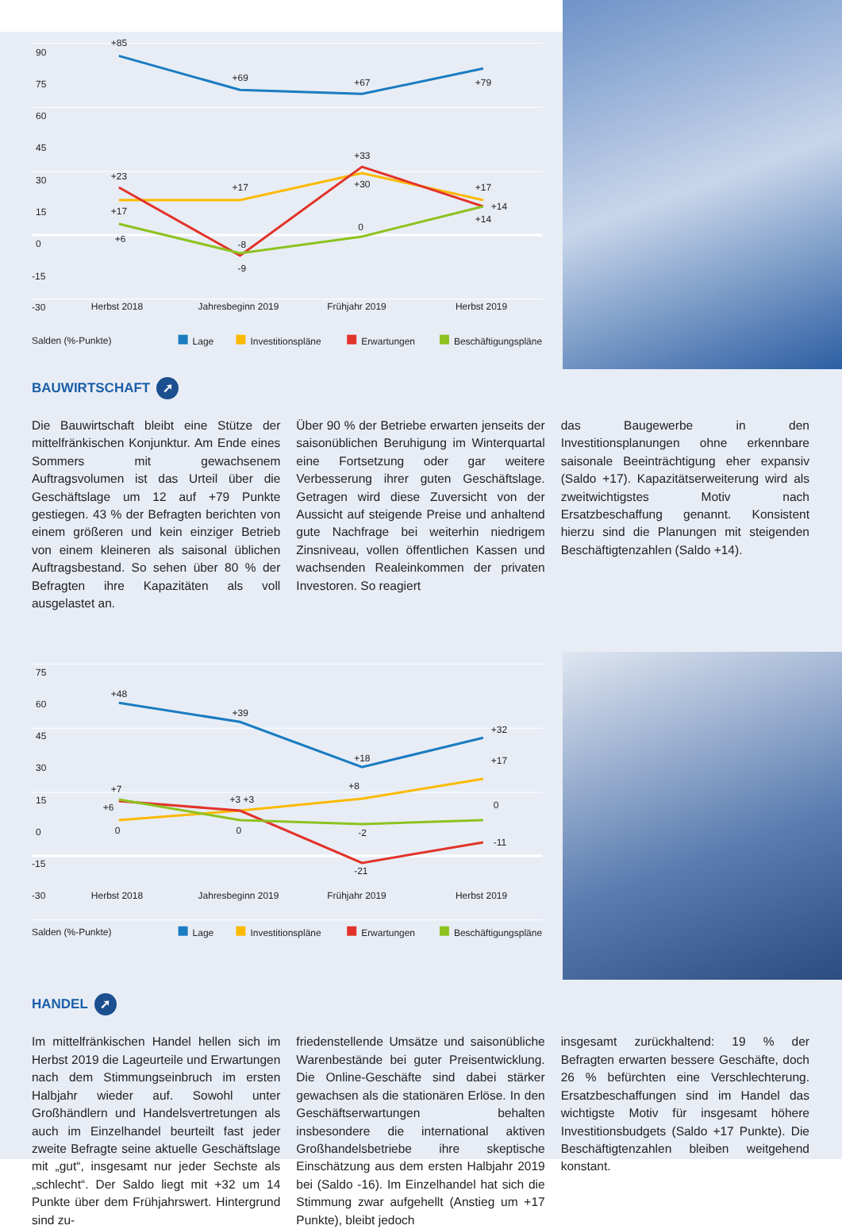90
75
60
45
30
15
0
-15
-30
+85
+69
+67
+79
+23
+17
+33
+30
+17
+14
+14
+17
+6
-8
-9
0
Herbst 2018
Jahresbeginn 2019
Frühjahr 2019
Herbst 2019
Salden (%-Punkte)
Lage
Investitionspläne
Erwartungen
Beschäftigungspläne
BAUWIRTSCHAFT ➚
Die Bauwirtschaft bleibt eine Stütze der mittelfränkischen Konjunktur. Am Ende eines Sommers mit gewachsenem Auftragsvolumen ist das Urteil über die Geschäftslage um 12 auf +79 Punkte gestiegen. 43 % der Befragten berichten von einem größeren und kein einziger Betrieb von einem kleineren als saisonal üblichen Auftragsbestand. So sehen über 80 % der Befragten ihre Kapazitäten als voll ausgelastet an.
Über 90 % der Betriebe erwarten jenseits der saisonüblichen Beruhigung im Winterquartal eine Fortsetzung oder gar weitere Verbesserung ihrer guten Geschäftslage. Getragen wird diese Zuversicht von der Aussicht auf steigende Preise und anhaltend gute Nachfrage bei weiterhin niedrigem Zinsniveau, vollen öffentlichen Kassen und wachsenden Realeinkommen der privaten Investoren. So reagiert
das Baugewerbe in den Investitionsplanungen ohne erkennbare saisonale Beeinträchtigung eher expansiv (Saldo +17). Kapazitätserweiterung wird als zweitwichtigstes Motiv nach Ersatzbeschaffung genannt. Konsistent hierzu sind die Planungen mit steigenden Beschäftigtenzahlen (Saldo +14).
75
60
45
30
15
0
-15
-30
+48
+39
+18
+32
+17
+7
+6
0
+3 +3
0
+8
-2
-21
0
-11
Herbst 2018
Jahresbeginn 2019
Frühjahr 2019
Herbst 2019
Salden (%-Punkte)
Lage
Investitionspläne
Erwartungen
Beschäftigungspläne
HANDEL ➚
Im mittelfränkischen Handel hellen sich im Herbst 2019 die Lageurteile und Erwartungen nach dem Stimmungseinbruch im ersten Halbjahr wieder auf. Sowohl unter Großhändlern und Handelsvertretungen als auch im Einzelhandel beurteilt fast jeder zweite Befragte seine aktuelle Geschäftslage mit „gut“, insgesamt nur jeder Sechste als „schlecht“. Der Saldo liegt mit +32 um 14 Punkte über dem Frühjahrswert. Hintergrund sind zu-
friedenstellende Umsätze und saisonübliche Warenbestände bei guter Preisentwicklung. Die Online-Geschäfte sind dabei stärker gewachsen als die stationären Erlöse. In den Geschäftserwartungen behalten insbesondere die international aktiven Großhandelsbetriebe ihre skeptische Einschätzung aus dem ersten Halbjahr 2019 bei (Saldo -16). Im Einzelhandel hat sich die Stimmung zwar aufgehellt (Anstieg um +17 Punkte), bleibt jedoch
insgesamt zurückhaltend: 19 % der Befragten erwarten bessere Geschäfte, doch 26 % befürchten eine Verschlechterung. Ersatzbeschaffungen sind im Handel das wichtigste Motiv für insgesamt höhere Investitionsbudgets (Saldo +17 Punkte). Die Beschäftigtenzahlen bleiben weitgehend konstant.